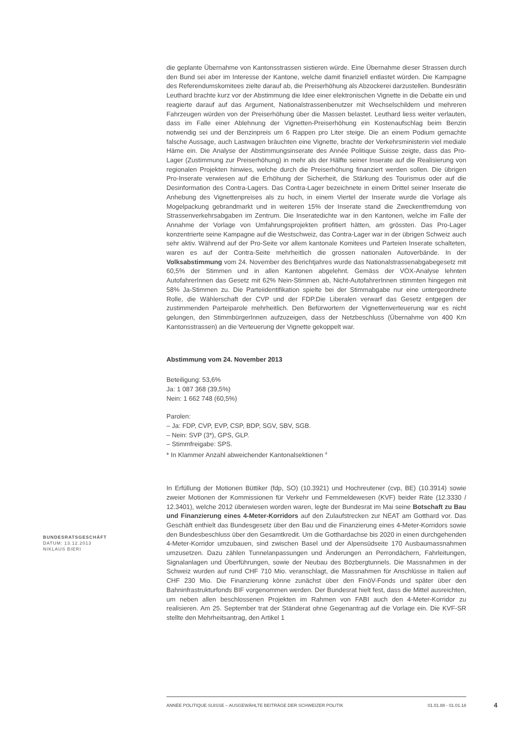die geplante Übernahme von Kantonsstrassen sistieren würde. Eine Übernahme dieser Strassen durch den Bund sei aber im Interesse der Kantone, welche damit finanziell entlastet würden. Die Kampagne des Referendumskomitees zielte darauf ab, die Preiserhöhung als Abzockerei darzustellen. Bundesrätin Leuthard brachte kurz vor der Abstimmung die Idee einer elektronischen Vignette in die Debatte ein und reagierte darauf auf das Argument, Nationalstrassenbenutzer mit Wechselschildern und mehreren Fahrzeugen würden von der Preiserhöhung über die Massen belastet. Leuthard liess weiter verlauten, dass im Falle einer Ablehnung der Vignetten-Preiserhöhung ein Kostenaufschlag beim Benzin notwendig sei und der Benzinpreis um 6 Rappen pro Liter steige. Die an einem Podium gemachte falsche Aussage, auch Lastwagen bräuchten eine Vignette, brachte der Verkehrsministerin viel mediale Häme ein. Die Analyse der Abstimmungsinserate des Année Politique Suisse zeigte, dass das Pro-Lager (Zustimmung zur Preiserhöhung) in mehr als der Hälfte seiner Inserate auf die Realisierung von regionalen Projekten hinwies, welche durch die Preiserhöhung finanziert werden sollen. Die übrigen Pro-Inserate verwiesen auf die Erhöhung der Sicherheit, die Stärkung des Tourismus oder auf die Desinformation des Contra-Lagers. Das Contra-Lager bezeichnete in einem Drittel seiner Inserate die Anhebung des Vignettenpreises als zu hoch, in einem Viertel der Inserate wurde die Vorlage als Mogelpackung gebrandmarkt und in weiteren 15% der Inserate stand die Zweckentfremdung von Strassenverkehrsabgaben im Zentrum. Die Inseratedichte war in den Kantonen, welche im Falle der Annahme der Vorlage von Umfahrungsprojekten profitiert hätten, am grössten. Das Pro-Lager konzentrierte seine Kampagne auf die Westschweiz, das Contra-Lager war in der übrigen Schweiz auch sehr aktiv. Während auf der Pro-Seite vor allem kantonale Komitees und Parteien Inserate schalteten, waren es auf der Contra-Seite mehrheitlich die grossen nationalen Autoverbände. In der Volksabstimmung vom 24. November des Berichtjahres wurde das Nationalstrassenabgabegesetz mit 60,5% der Stimmen und in allen Kantonen abgelehnt. Gemäss der VOX-Analyse lehnten AutofahrerInnen das Gesetz mit 62% Nein-Stimmen ab, Nicht-AutofahrerInnen stimmten hingegen mit 58% Ja-Stimmen zu. Die Parteiidentifikation spielte bei der Stimmabgabe nur eine untergeordnete Rolle, die Wählerschaft der CVP und der FDP.Die Liberalen verwarf das Gesetz entgegen der zustimmenden Parteiparole mehrheitlich. Den Befürwortern der Vignettenverteuerung war es nicht gelungen, den StimmbürgerInnen aufzuzeigen, dass der Netzbeschluss (Übernahme von 400 Km Kantonsstrassen) an die Verteuerung der Vignette gekoppelt war.
Abstimmung vom 24. November 2013
Beteiligung: 53,6%
Ja: 1 087 368 (39,5%)
Nein: 1 662 748 (60,5%)
Parolen:
– Ja: FDP, CVP, EVP, CSP, BDP, SGV, SBV, SGB.
– Nein: SVP (3*), GPS, GLP.
– Stimmfreigabe: SPS.
* In Klammer Anzahl abweichender Kantonalsektionen <sup>4</sup>
In Erfüllung der Motionen Büttiker (fdp, SO) (10.3921) und Hochreutener (cvp, BE) (10.3914) sowie zweier Motionen der Kommissionen für Verkehr und Fernmeldewesen (KVF) beider Räte (12.3330 / 12.3401), welche 2012 überwiesen worden waren, legte der Bundesrat im Mai seine Botschaft zu Bau und Finanzierung eines 4-Meter-Korridors auf den Zulaufstrecken zur NEAT am Gotthard vor. Das Geschäft enthielt das Bundesgesetz über den Bau und die Finanzierung eines 4-Meter-Korridors sowie den Bundesbeschluss über den Gesamtkredit. Um die Gotthardachse bis 2020 in einen durchgehenden 4-Meter-Korridor umzubauen, sind zwischen Basel und der Alpensüdseite 170 Ausbaumassnahmen umzusetzen. Dazu zählen Tunnelanpassungen und Änderungen an Perrondächern, Fahrleitungen, Signalanlagen und Überführungen, sowie der Neubau des Bözbergtunnels. Die Massnahmen in der Schweiz wurden auf rund CHF 710 Mio. veranschlagt, die Massnahmen für Anschlüsse in Italien auf CHF 230 Mio. Die Finanzierung könne zunächst über den FinöV-Fonds und später über den Bahninfrastrukturfonds BIF vorgenommen werden. Der Bundesrat hielt fest, dass die Mittel ausreichten, um neben allen beschlossenen Projekten im Rahmen von FABI auch den 4-Meter-Korridor zu realisieren. Am 25. September trat der Ständerat ohne Gegenantrag auf die Vorlage ein. Die KVF-SR stellte den Mehrheitsantrag, den Artikel 1
BUNDESRATSGESCHÄFT
DATUM: 13.12.2013
NIKLAUS BIERI
ANNÉE POLITIQUE SUISSE – AUSGEWÄHLTE BEITRÄGE DER SCHWEIZER POLITIK 01.01.88 - 01.01.18
4